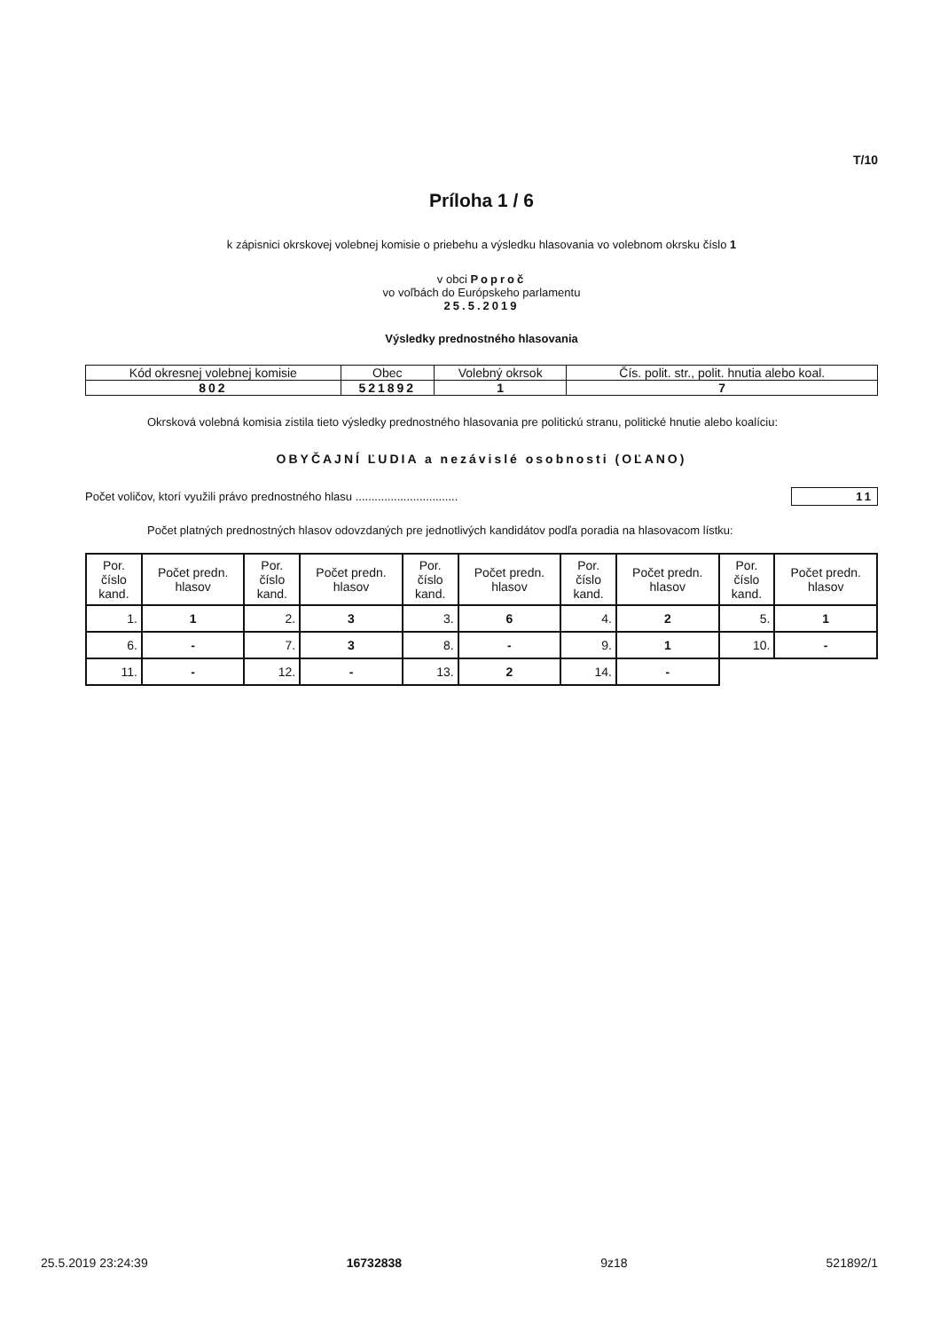T/10
Príloha 1 / 6
k zápisnici okrskovej volebnej komisie o priebehu a výsledku hlasovania vo volebnom okrsku číslo 1
v obci Poproč
vo voľbách do Európskeho parlamentu
25.5.2019
Výsledky prednostného hlasovania
| Kód okresnej volebnej komisie | Obec | Volebný okrsok | Čís. polit. str., polit. hnutia alebo koal. |
| 802 | 521892 | 1 | 7 |
Okrsková volebná komisia zistila tieto výsledky prednostného hlasovania pre politickú stranu, politické hnutie alebo koalíciu:
OBYČAJNÍ ĽUDIA a nezávislé osobnosti (OĽANO)
Počet voličov, ktorí využili právo prednostného hlasu ................................ 11
Počet platných prednostných hlasov odovzdaných pre jednotlivých kandidátov podľa poradia na hlasovacom lístku:
| Por. číslo kand. | Počet predn. hlasov | Por. číslo kand. | Počet predn. hlasov | Por. číslo kand. | Počet predn. hlasov | Por. číslo kand. | Počet predn. hlasov | Por. číslo kand. | Počet predn. hlasov |
| --- | --- | --- | --- | --- | --- | --- | --- | --- | --- |
| 1. | 1 | 2. | 3 | 3. | 6 | 4. | 2 | 5. | 1 |
| 6. | - | 7. | 3 | 8. | - | 9. | 1 | 10. | - |
| 11. | - | 12. | - | 13. | 2 | 14. | - | | |
25.5.2019 23:24:39 16732838 9z18 521892/1